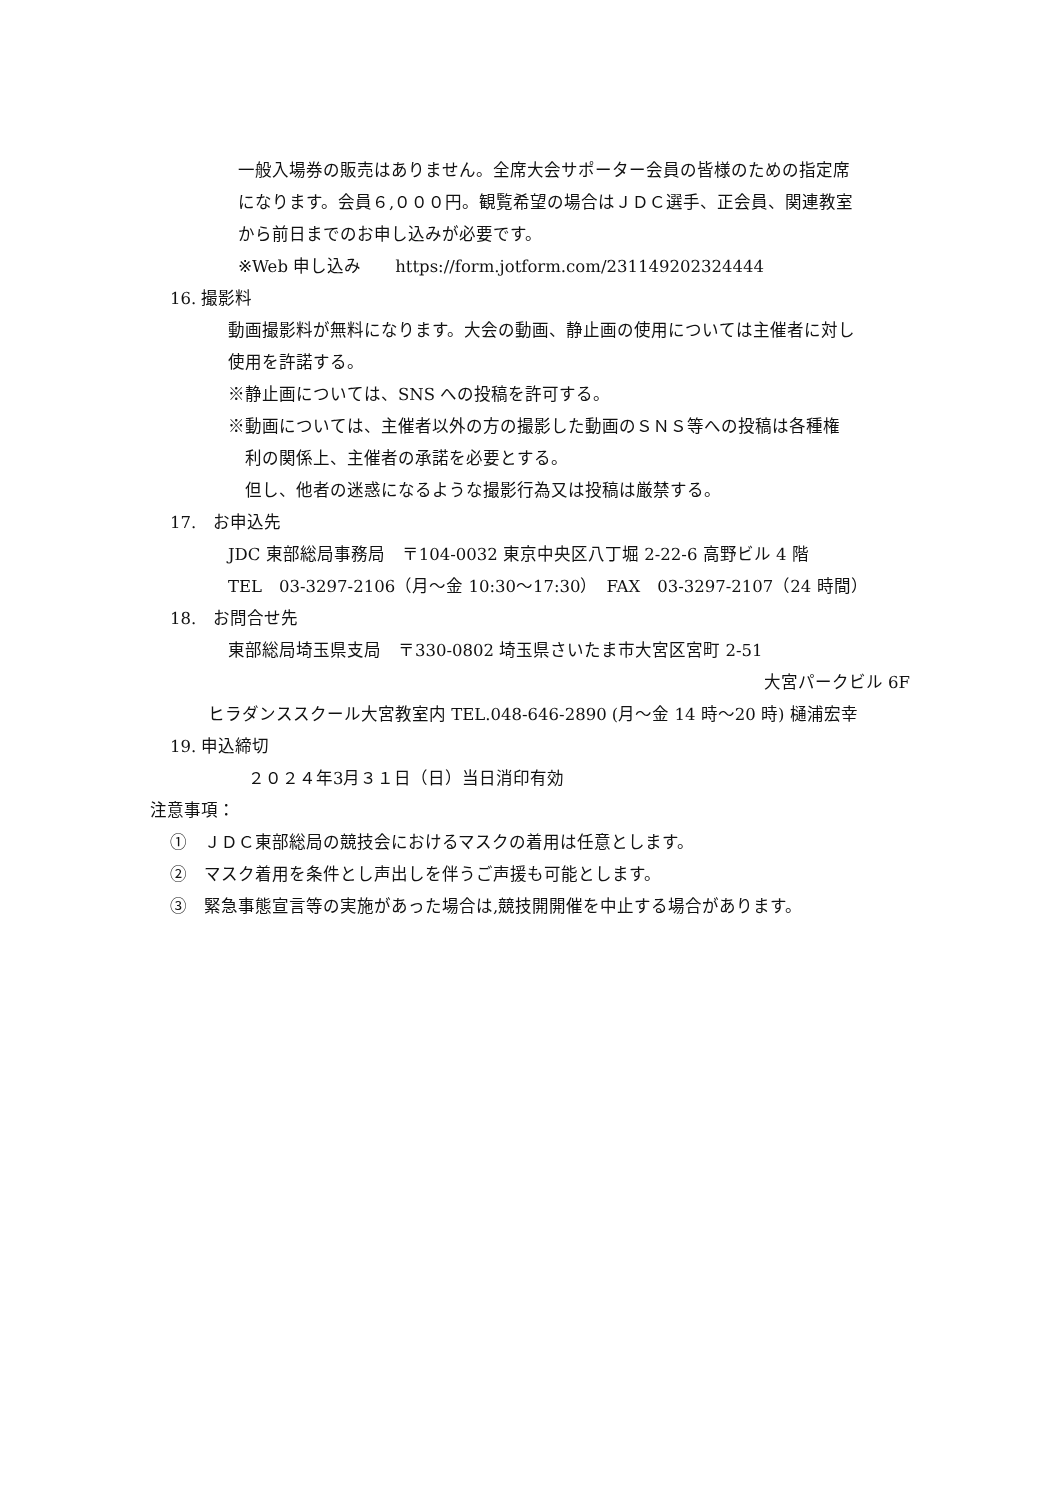一般入場券の販売はありません。全席大会サポーター会員の皆様のための指定席
になります。会員６,０００円。観覧希望の場合はＪＤＣ選手、正会員、関連教室
から前日までのお申し込みが必要です。
※Web 申し込み　　https://form.jotform.com/231149202324444
16. 撮影料
動画撮影料が無料になります。大会の動画、静止画の使用については主催者に対し
使用を許諾する。
※静止画については、SNS への投稿を許可する。
※動画については、主催者以外の方の撮影した動画のＳＮＳ等への投稿は各種権
　利の関係上、主催者の承諾を必要とする。
　但し、他者の迷惑になるような撮影行為又は投稿は厳禁する。
17.　お申込先
JDC 東部総局事務局　〒104-0032 東京中央区八丁堀 2-22-6 高野ビル 4 階
TEL　03-3297-2106（月～金 10:30～17:30）　FAX　03-3297-2107（24 時間）
18.　お問合せ先
東部総局埼玉県支局　〒330-0802 埼玉県さいたま市大宮区宮町 2-51
大宮パークビル 6F
ヒラダンススクール大宮教室内 TEL.048-646-2890 (月～金 14 時～20 時) 樋浦宏幸
19. 申込締切
２０２４年3月３１日（日）当日消印有効
注意事項：
①　ＪＤＣ東部総局の競技会におけるマスクの着用は任意とします。
②　マスク着用を条件とし声出しを伴うご声援も可能とします。
③　緊急事態宣言等の実施があった場合は,競技開開催を中止する場合があります。